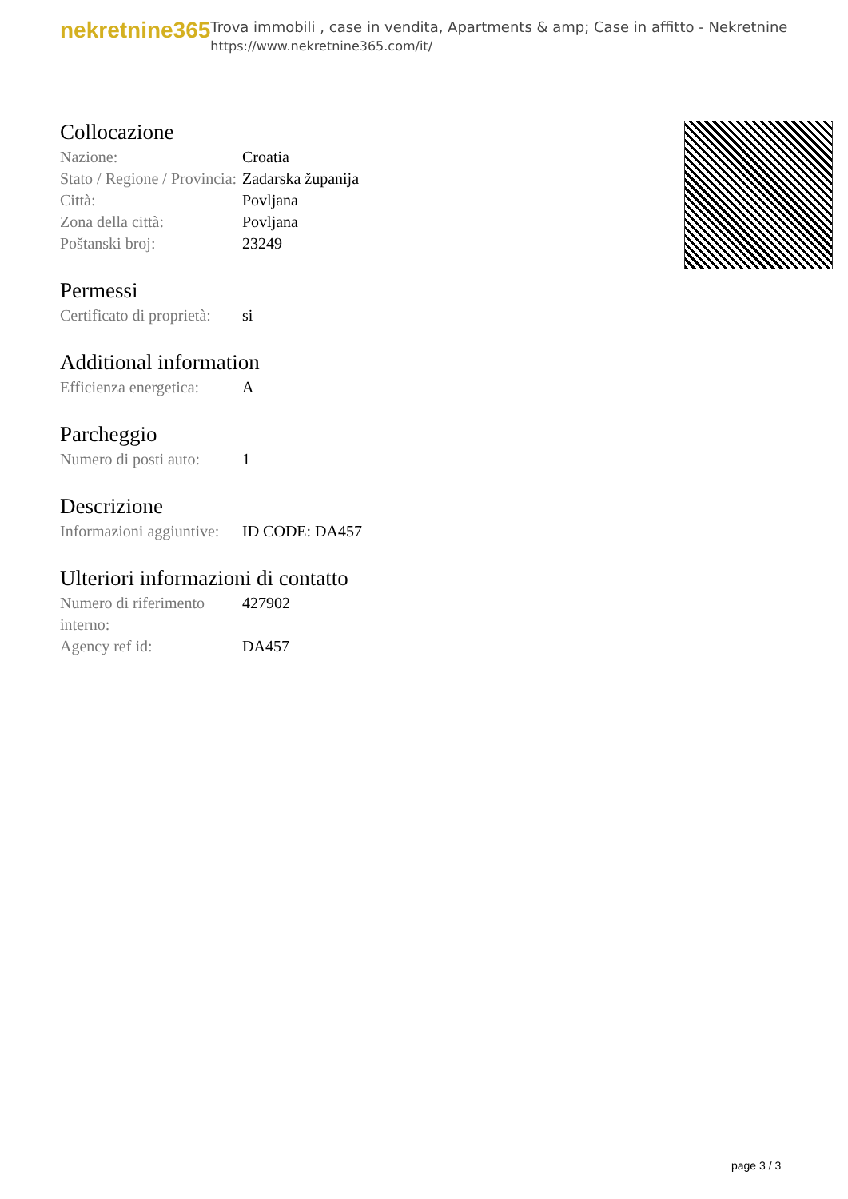nekretnine365
Trova immobili , case in vendita, Apartments & amp; Case in affitto - Nekretnine
https://www.nekretnine365.com/it/
Collocazione
| Nazione: | Croatia |
| Stato / Regione / Provincia: | Zadarska županija |
| Città: | Povljana |
| Zona della città: | Povljana |
| Poštanski broj: | 23249 |
Permessi
| Certificato di proprietà: | si |
Additional information
| Efficienza energetica: | A |
Parcheggio
| Numero di posti auto: | 1 |
Descrizione
| Informazioni aggiuntive: | ID CODE: DA457 |
Ulteriori informazioni di contatto
| Numero di riferimento interno: | 427902 |
| Agency ref id: | DA457 |
page 3 / 3